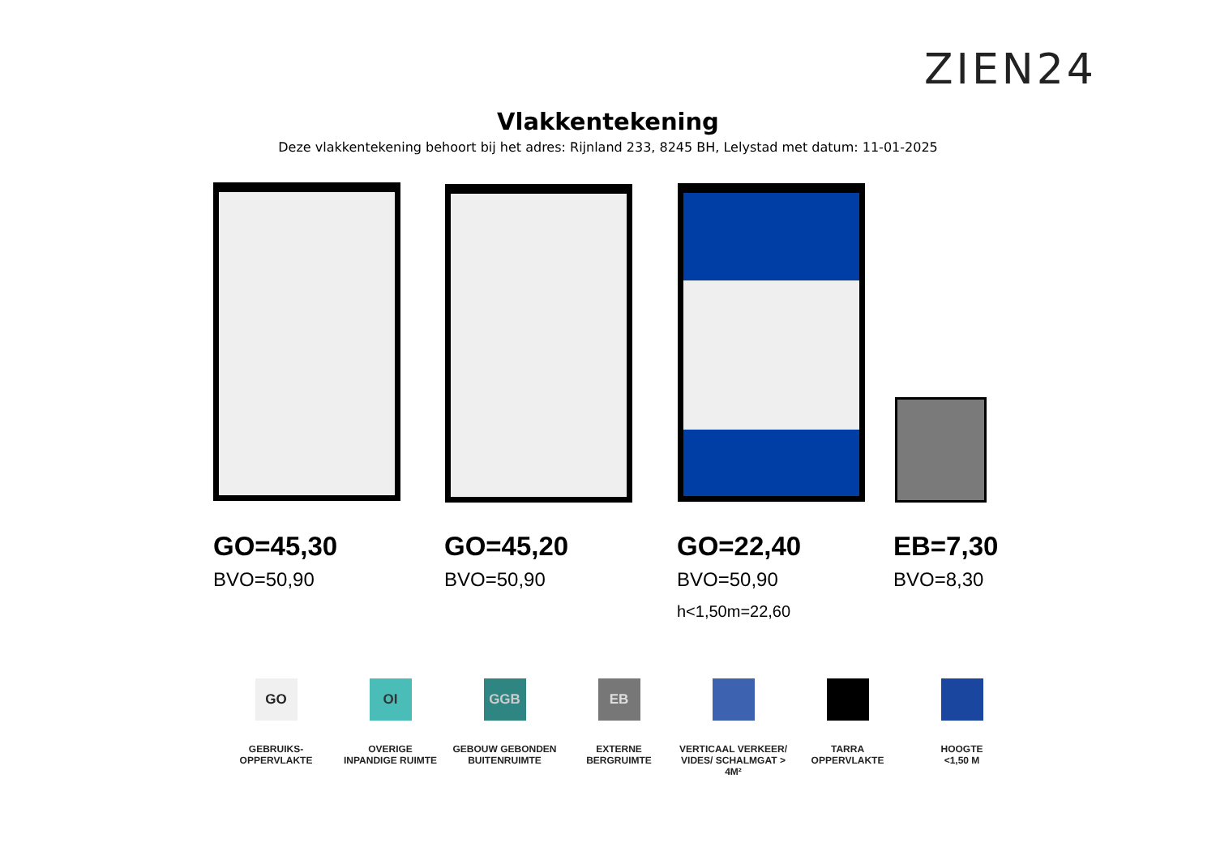ZIEN24
Vlakkentekening
Deze vlakkentekening behoort bij het adres: Rijnland 233, 8245 BH, Lelystad met datum: 11-01-2025
GO=45,30
BVO=50,90
GO=45,20
BVO=50,90
GO=22,40
BVO=50,90
h<1,50m=22,60
EB=7,30
BVO=8,30
GO
GEBRUIKS-
OPPERVLAKTE
OI
OVERIGE
INPANDIGE RUIMTE
GGB
GEBOUW GEBONDEN
BUITENRUIMTE
EB
EXTERNE
BERGRUIMTE
VERTICAAL VERKEER/
VIDES/ SCHALMGAT > 4M²
TARRA
OPPERVLAKTE
HOOGTE
<1,50 M